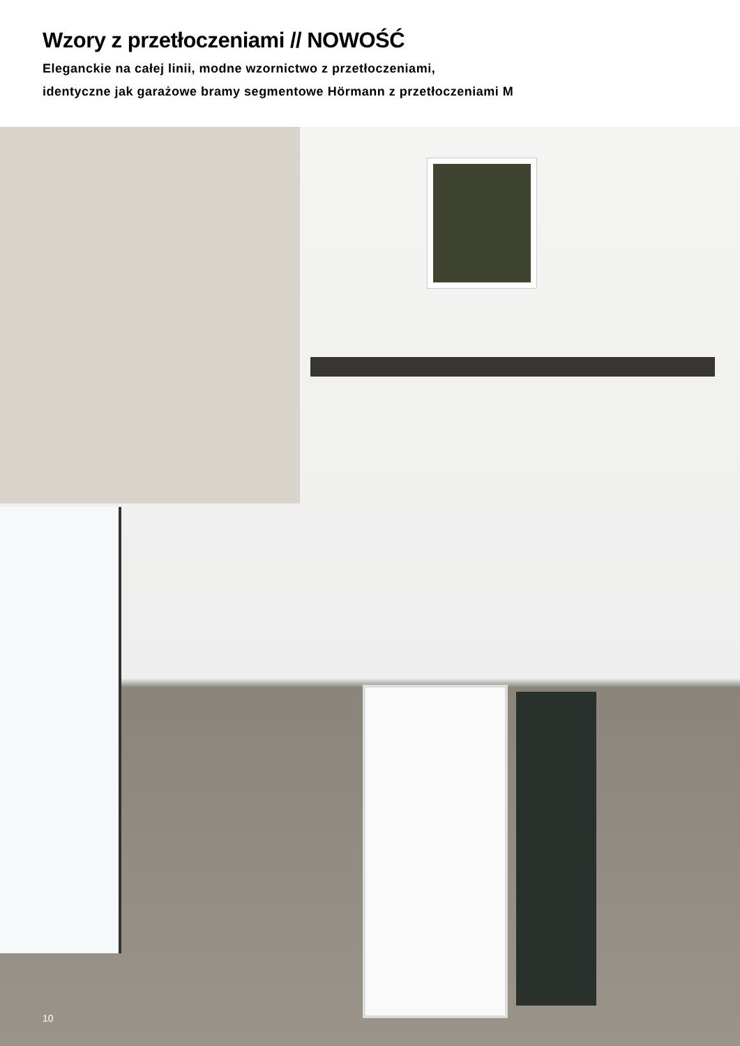Wzory z przetłoczeniami // NOWOŚĆ
Eleganckie na całej linii, modne wzornictwo z przetłoczeniami,
identyczne jak garażowe bramy segmentowe Hörmann z przetłoczeniami M
10